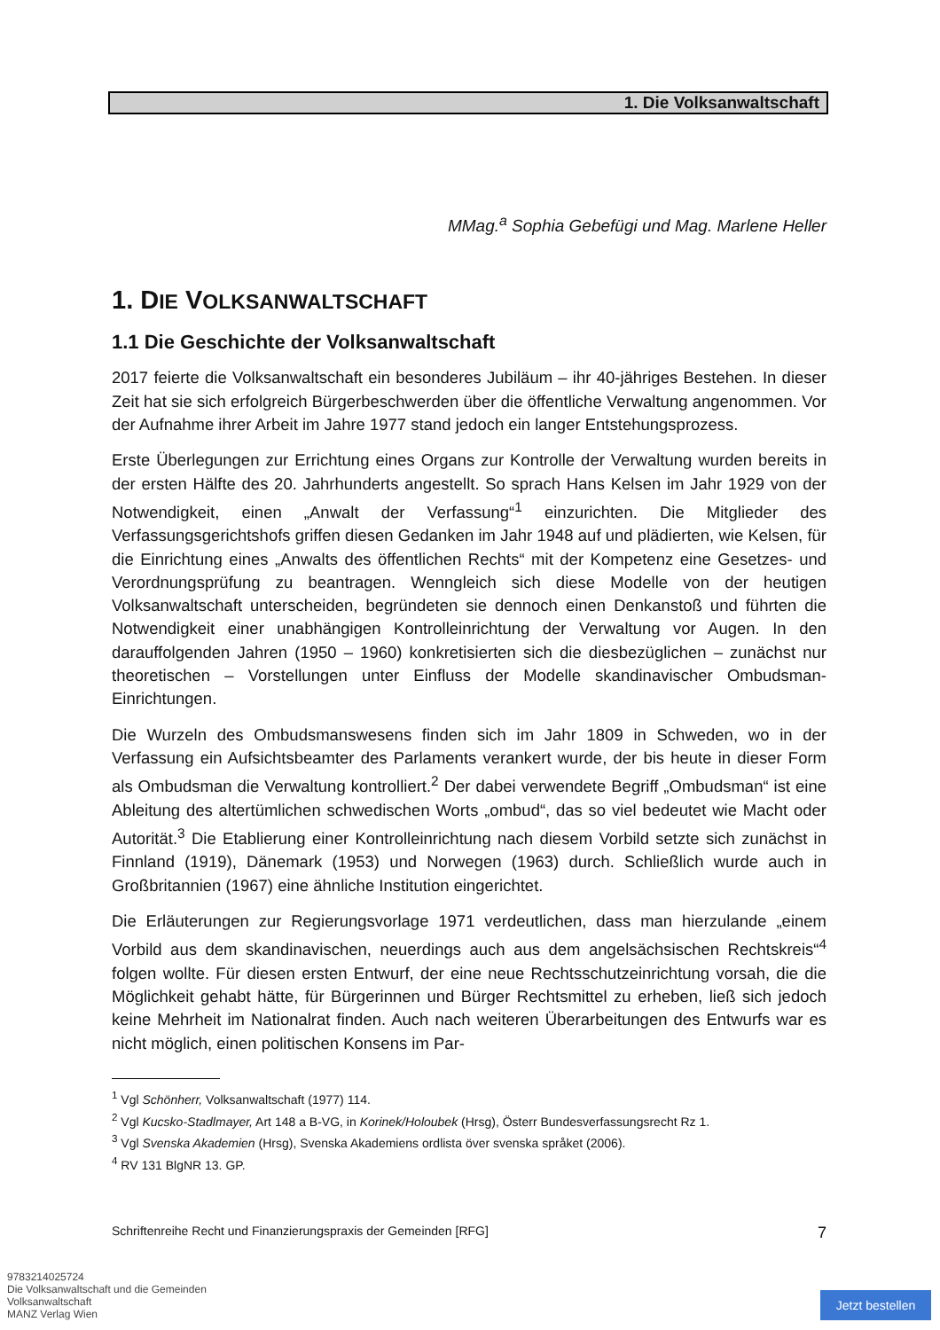1. Die Volksanwaltschaft
MMag.<sup>a</sup> Sophia Gebefügi und Mag. Marlene Heller
1. DIE VOLKSANWALTSCHAFT
1.1 Die Geschichte der Volksanwaltschaft
2017 feierte die Volksanwaltschaft ein besonderes Jubiläum – ihr 40-jähriges Bestehen. In dieser Zeit hat sie sich erfolgreich Bürgerbeschwerden über die öffentliche Verwaltung angenommen. Vor der Aufnahme ihrer Arbeit im Jahre 1977 stand jedoch ein langer Entstehungsprozess.
Erste Überlegungen zur Errichtung eines Organs zur Kontrolle der Verwaltung wurden bereits in der ersten Hälfte des 20. Jahrhunderts angestellt. So sprach Hans Kelsen im Jahr 1929 von der Notwendigkeit, einen „Anwalt der Verfassung“<sup>1</sup> einzurichten. Die Mitglieder des Verfassungsgerichtshofs griffen diesen Gedanken im Jahr 1948 auf und plädierten, wie Kelsen, für die Einrichtung eines „Anwalts des öffentlichen Rechts“ mit der Kompetenz eine Gesetzes- und Verordnungsprüfung zu beantragen. Wenngleich sich diese Modelle von der heutigen Volksanwaltschaft unterscheiden, begründeten sie dennoch einen Denkanstoß und führten die Notwendigkeit einer unabhängigen Kontrolleinrichtung der Verwaltung vor Augen. In den darauffolgenden Jahren (1950 – 1960) konkretisierten sich die diesbezüglichen – zunächst nur theoretischen – Vorstellungen unter Einfluss der Modelle skandinavischer Ombudsman-Einrichtungen.
Die Wurzeln des Ombudsmanswesens finden sich im Jahr 1809 in Schweden, wo in der Verfassung ein Aufsichtsbeamter des Parlaments verankert wurde, der bis heute in dieser Form als Ombudsman die Verwaltung kontrolliert.<sup>2</sup> Der dabei verwendete Begriff „Ombudsman“ ist eine Ableitung des altertümlichen schwedischen Worts „ombud“, das so viel bedeutet wie Macht oder Autorität.<sup>3</sup> Die Etablierung einer Kontrolleinrichtung nach diesem Vorbild setzte sich zunächst in Finnland (1919), Dänemark (1953) und Norwegen (1963) durch. Schließlich wurde auch in Großbritannien (1967) eine ähnliche Institution eingerichtet.
Die Erläuterungen zur Regierungsvorlage 1971 verdeutlichen, dass man hierzulande „einem Vorbild aus dem skandinavischen, neuerdings auch aus dem angelsächsischen Rechtskreis“<sup>4</sup> folgen wollte. Für diesen ersten Entwurf, der eine neue Rechtsschutzeinrichtung vorsah, die die Möglichkeit gehabt hätte, für Bürgerinnen und Bürger Rechtsmittel zu erheben, ließ sich jedoch keine Mehrheit im Nationalrat finden. Auch nach weiteren Überarbeitungen des Entwurfs war es nicht möglich, einen politischen Konsens im Par-
<sup>1</sup> Vgl Schönherr, Volksanwaltschaft (1977) 114.
<sup>2</sup> Vgl Kucsko-Stadlmayer, Art 148 a B-VG, in Korinek/Holoubek (Hrsg), Österr Bundesverfassungsrecht Rz 1.
<sup>3</sup> Vgl Svenska Akademien (Hrsg), Svenska Akademiens ordlista över svenska språket (2006).
<sup>4</sup> RV 131 BlgNR 13. GP.
Schriftenreihe Recht und Finanzierungspraxis der Gemeinden [RFG] 7
9783214025724
Die Volksanwaltschaft und die Gemeinden
Volksanwaltschaft
MANZ Verlag Wien
Jetzt bestellen